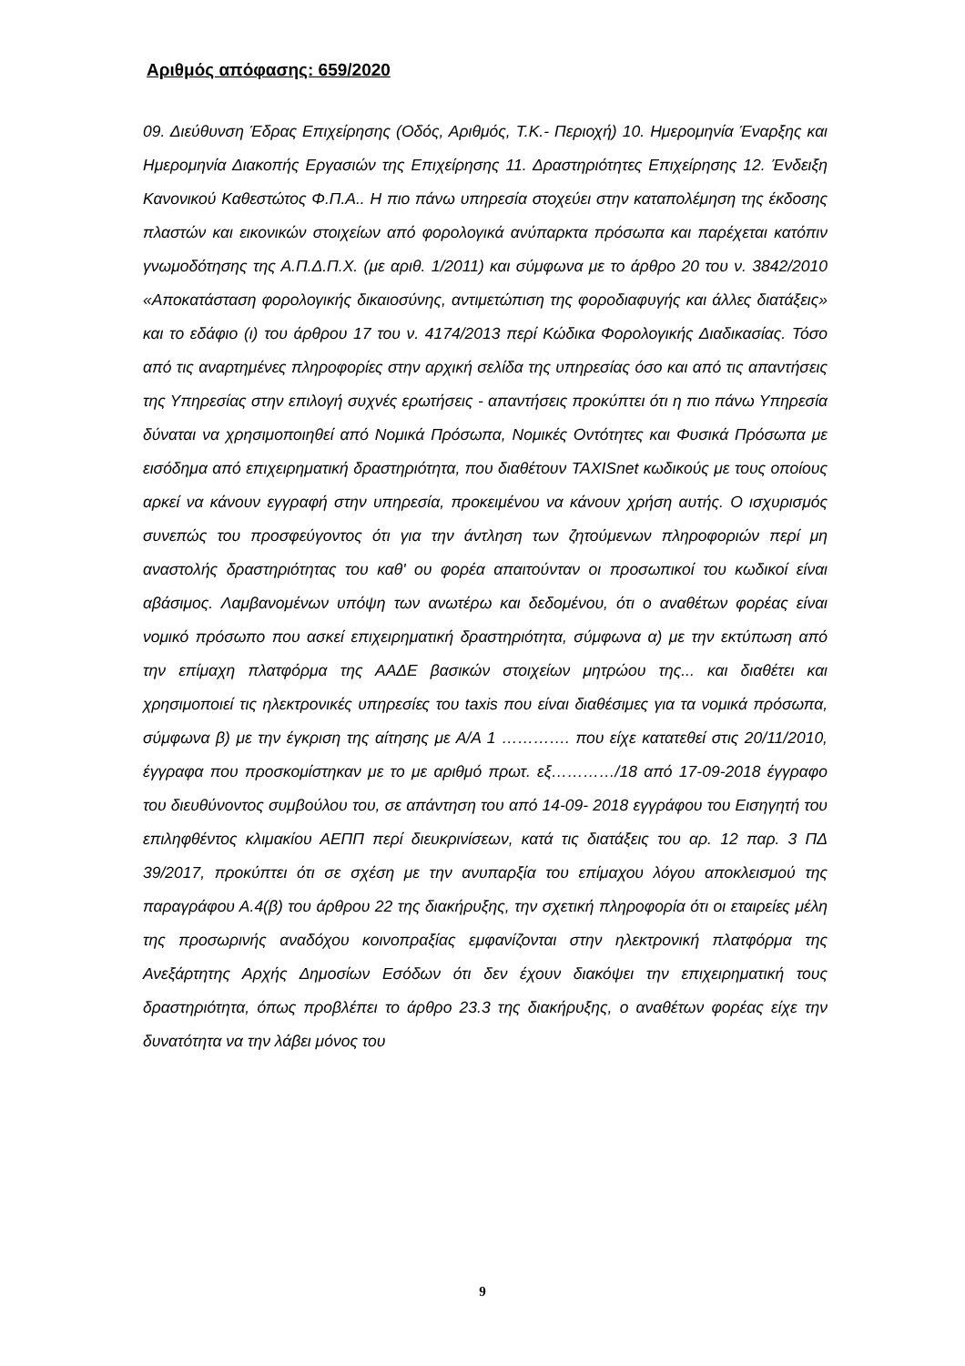Αριθμός απόφασης: 659/2020
09. Διεύθυνση Έδρας Επιχείρησης (Οδός, Αριθμός, Τ.Κ.- Περιοχή) 10. Ημερομηνία Έναρξης και Ημερομηνία Διακοπής Εργασιών της Επιχείρησης 11. Δραστηριότητες Επιχείρησης 12. Ένδειξη Κανονικού Καθεστώτος Φ.Π.Α.. Η πιο πάνω υπηρεσία στοχεύει στην καταπολέμηση της έκδοσης πλαστών και εικονικών στοιχείων από φορολογικά ανύπαρκτα πρόσωπα και παρέχεται κατόπιν γνωμοδότησης της Α.Π.Δ.Π.Χ. (με αριθ. 1/2011) και σύμφωνα με το άρθρο 20 του ν. 3842/2010 «Αποκατάσταση φορολογικής δικαιοσύνης, αντιμετώπιση της φοροδιαφυγής και άλλες διατάξεις» και το εδάφιο (ι) του άρθρου 17 του ν. 4174/2013 περί Κώδικα Φορολογικής Διαδικασίας. Τόσο από τις αναρτημένες πληροφορίες στην αρχική σελίδα της υπηρεσίας όσο και από τις απαντήσεις της Υπηρεσίας στην επιλογή συχνές ερωτήσεις - απαντήσεις προκύπτει ότι η πιο πάνω Υπηρεσία δύναται να χρησιμοποιηθεί από Νομικά Πρόσωπα, Νομικές Οντότητες και Φυσικά Πρόσωπα με εισόδημα από επιχειρηματική δραστηριότητα, που διαθέτουν TAXISnet κωδικούς με τους οποίους αρκεί να κάνουν εγγραφή στην υπηρεσία, προκειμένου να κάνουν χρήση αυτής. Ο ισχυρισμός συνεπώς του προσφεύγοντος ότι για την άντληση των ζητούμενων πληροφοριών περί μη αναστολής δραστηριότητας του καθ' ου φορέα απαιτούνταν οι προσωπικοί του κωδικοί είναι αβάσιμος. Λαμβανομένων υπόψη των ανωτέρω και δεδομένου, ότι ο αναθέτων φορέας είναι νομικό πρόσωπο που ασκεί επιχειρηματική δραστηριότητα, σύμφωνα α) με την εκτύπωση από την επίμαχη πλατφόρμα της ΑΑΔΕ βασικών στοιχείων μητρώου της... και διαθέτει και χρησιμοποιεί τις ηλεκτρονικές υπηρεσίες του taxis που είναι διαθέσιμες για τα νομικά πρόσωπα, σύμφωνα β) με την έγκριση της αίτησης με Α/Α 1 …………. που είχε κατατεθεί στις 20/11/2010, έγγραφα που προσκομίστηκαν με το με αριθμό πρωτ. εξ…………/18 από 17-09-2018 έγγραφο του διευθύνοντος συμβούλου του, σε απάντηση του από 14-09- 2018 εγγράφου του Εισηγητή του επιληφθέντος κλιμακίου ΑΕΠΠ περί διευκρινίσεων, κατά τις διατάξεις του αρ. 12 παρ. 3 ΠΔ 39/2017, προκύπτει ότι σε σχέση με την ανυπαρξία του επίμαχου λόγου αποκλεισμού της παραγράφου Α.4(β) του άρθρου 22 της διακήρυξης, την σχετική πληροφορία ότι οι εταιρείες μέλη της προσωρινής αναδόχου κοινοπραξίας εμφανίζονται στην ηλεκτρονική πλατφόρμα της Ανεξάρτητης Αρχής Δημοσίων Εσόδων ότι δεν έχουν διακόψει την επιχειρηματική τους δραστηριότητα, όπως προβλέπει το άρθρο 23.3 της διακήρυξης, ο αναθέτων φορέας είχε την δυνατότητα να την λάβει μόνος του
9